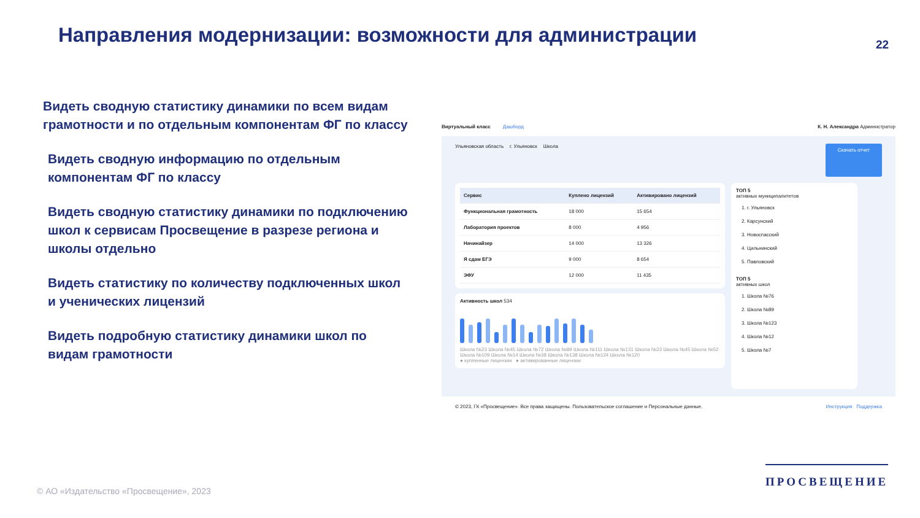Направления модернизации: возможности для администрации
22
Видеть сводную статистику динамики по всем видам грамотности и по отдельным компонентам ФГ по классу
Видеть сводную информацию по отдельным компонентам ФГ по классу
Видеть сводную статистику динамики по подключению школ к сервисам Просвещение в разрезе региона и школы отдельно
Видеть статистику по количеству подключенных школ и ученических лицензий
Видеть подробную статистику динамики школ по видам грамотности
Виртуальный класс Дашборд К. Н. Александра Администратор
Ульяновская область г. Ульяновск Школа Скачать отчет
| Сервис | Куплено лицензий | Активировано лицензий |
| --- | --- | --- |
| Функциональная грамотность | 18 000 | 15 654 |
| Лаборатория проектов | 8 000 | 4 956 |
| Начинайзер | 14 000 | 13 326 |
| Я сдам ЕГЭ | 9 000 | 8 654 |
| ЭФУ | 12 000 | 11 435 |
Активность школ 534
Школа №23 Школа №45 Школа №72 Школа №89 Школа №111 Школа №131 Школа №23 Школа №45 Школа №52 Школа №109 Школа №14 Школа №38 Школа №138 Школа №124 Школа №120
● купленные лицензии ● активированные лицензии
ТОП 5
активных муниципалитетов
1. г. Ульяновск
2. Карсунский
3. Новоспасский
4. Цильнинский
5. Павловский
ТОП 5
активных школ
1. Школа №76
2. Школа №89
3. Школа №123
4. Школа №12
5. Школа №7
© 2023, ГК «Просвещение». Все права защищены. Пользовательское соглашение и Персональные данные. Инструкция Поддержка
© АО «Издательство «Просвещение», 2023
ПРОСВЕЩЕНИЕ